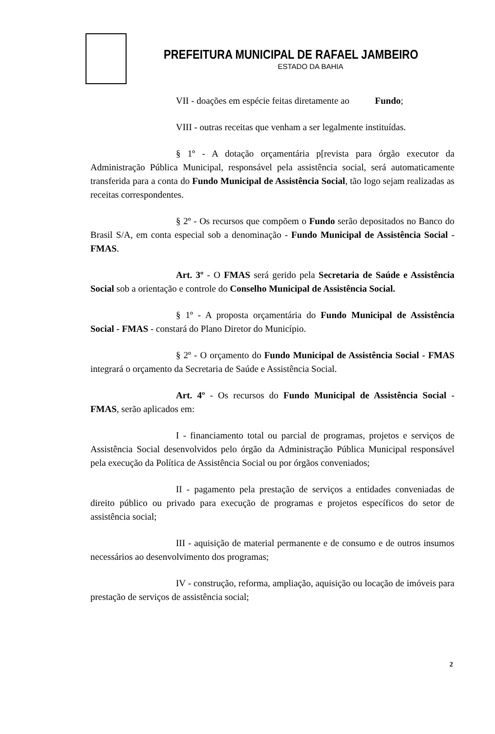PREFEITURA MUNICIPAL DE RAFAEL JAMBEIRO
ESTADO DA BAHIA
VII - doações em espécie feitas diretamente ao Fundo;
VIII - outras receitas que venham a ser legalmente instituídas.
§ 1º - A dotação orçamentária p[revista para órgão executor da Administração Pública Municipal, responsável pela assistência social, será automaticamente transferida para a conta do Fundo Municipal de Assistência Social, tão logo sejam realizadas as receitas correspondentes.
§ 2º - Os recursos que compõem o Fundo serão depositados no Banco do Brasil S/A, em conta especial sob a denominação - Fundo Municipal de Assistência Social - FMAS.
Art. 3º - O FMAS será gerido pela Secretaria de Saúde e Assistência Social sob a orientação e controle do Conselho Municipal de Assistência Social.
§ 1º - A proposta orçamentária do Fundo Municipal de Assistência Social - FMAS - constará do Plano Diretor do Município.
§ 2º - O orçamento do Fundo Municipal de Assistência Social - FMAS integrará o orçamento da Secretaria de Saúde e Assistência Social.
Art. 4º - Os recursos do Fundo Municipal de Assistência Social - FMAS, serão aplicados em:
I - financiamento total ou parcial de programas, projetos e serviços de Assistência Social desenvolvidos pelo órgão da Administração Pública Municipal responsável pela execução da Política de Assistência Social ou por órgãos conveniados;
II - pagamento pela prestação de serviços a entidades conveniadas de direito público ou privado para execução de programas e projetos específicos do setor de assistência social;
III - aquisição de material permanente e de consumo e de outros insumos necessários ao desenvolvimento dos programas;
IV - construção, reforma, ampliação, aquisição ou locação de imóveis para prestação de serviços de assistência social;
2